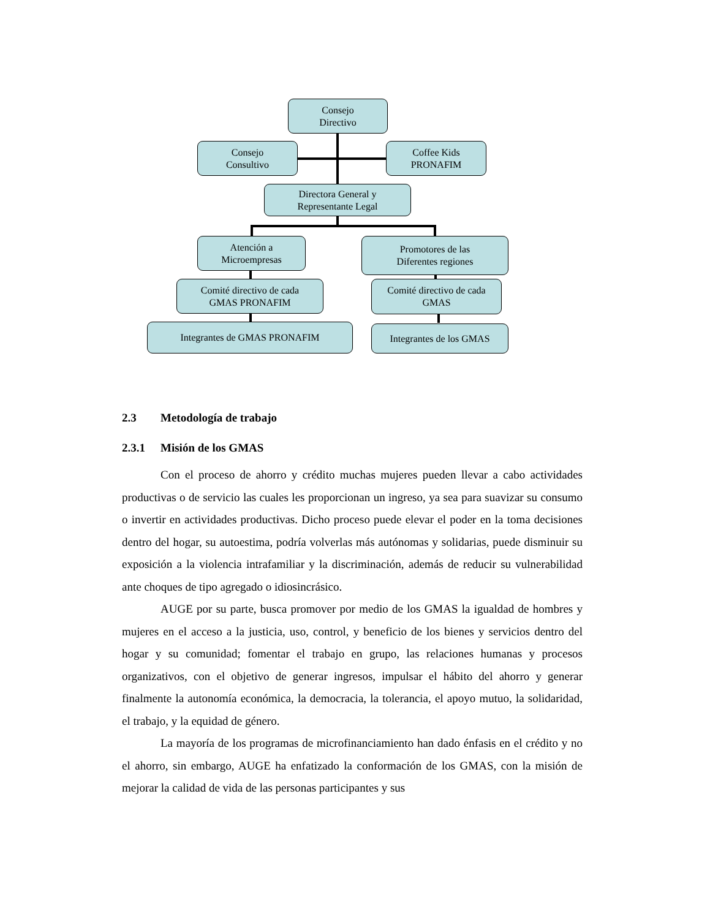Consejo
Directivo
Consejo
Consultivo
Coffee Kids
PRONAFIM
Directora General y
Representante Legal
Atención a
Microempresas
Promotores de las
Diferentes regiones
Comité directivo de cada
GMAS PRONAFIM
Comité directivo de cada
GMAS
Integrantes de GMAS PRONAFIM Integrantes de los GMAS
2.3 Metodología de trabajo
2.3.1 Misión de los GMAS
Con el proceso de ahorro y crédito muchas mujeres pueden llevar a cabo actividades productivas o de servicio las cuales les proporcionan un ingreso, ya sea para suavizar su consumo o invertir en actividades productivas. Dicho proceso puede elevar el poder en la toma decisiones dentro del hogar, su autoestima, podría volverlas más autónomas y solidarias, puede disminuir su exposición a la violencia intrafamiliar y la discriminación, además de reducir su vulnerabilidad ante choques de tipo agregado o idiosincrásico.
AUGE por su parte, busca promover por medio de los GMAS la igualdad de hombres y mujeres en el acceso a la justicia, uso, control, y beneficio de los bienes y servicios dentro del hogar y su comunidad; fomentar el trabajo en grupo, las relaciones humanas y procesos organizativos, con el objetivo de generar ingresos, impulsar el hábito del ahorro y generar finalmente la autonomía económica, la democracia, la tolerancia, el apoyo mutuo, la solidaridad, el trabajo, y la equidad de género.
La mayoría de los programas de microfinanciamiento han dado énfasis en el crédito y no el ahorro, sin embargo, AUGE ha enfatizado la conformación de los GMAS, con la misión de mejorar la calidad de vida de las personas participantes y sus